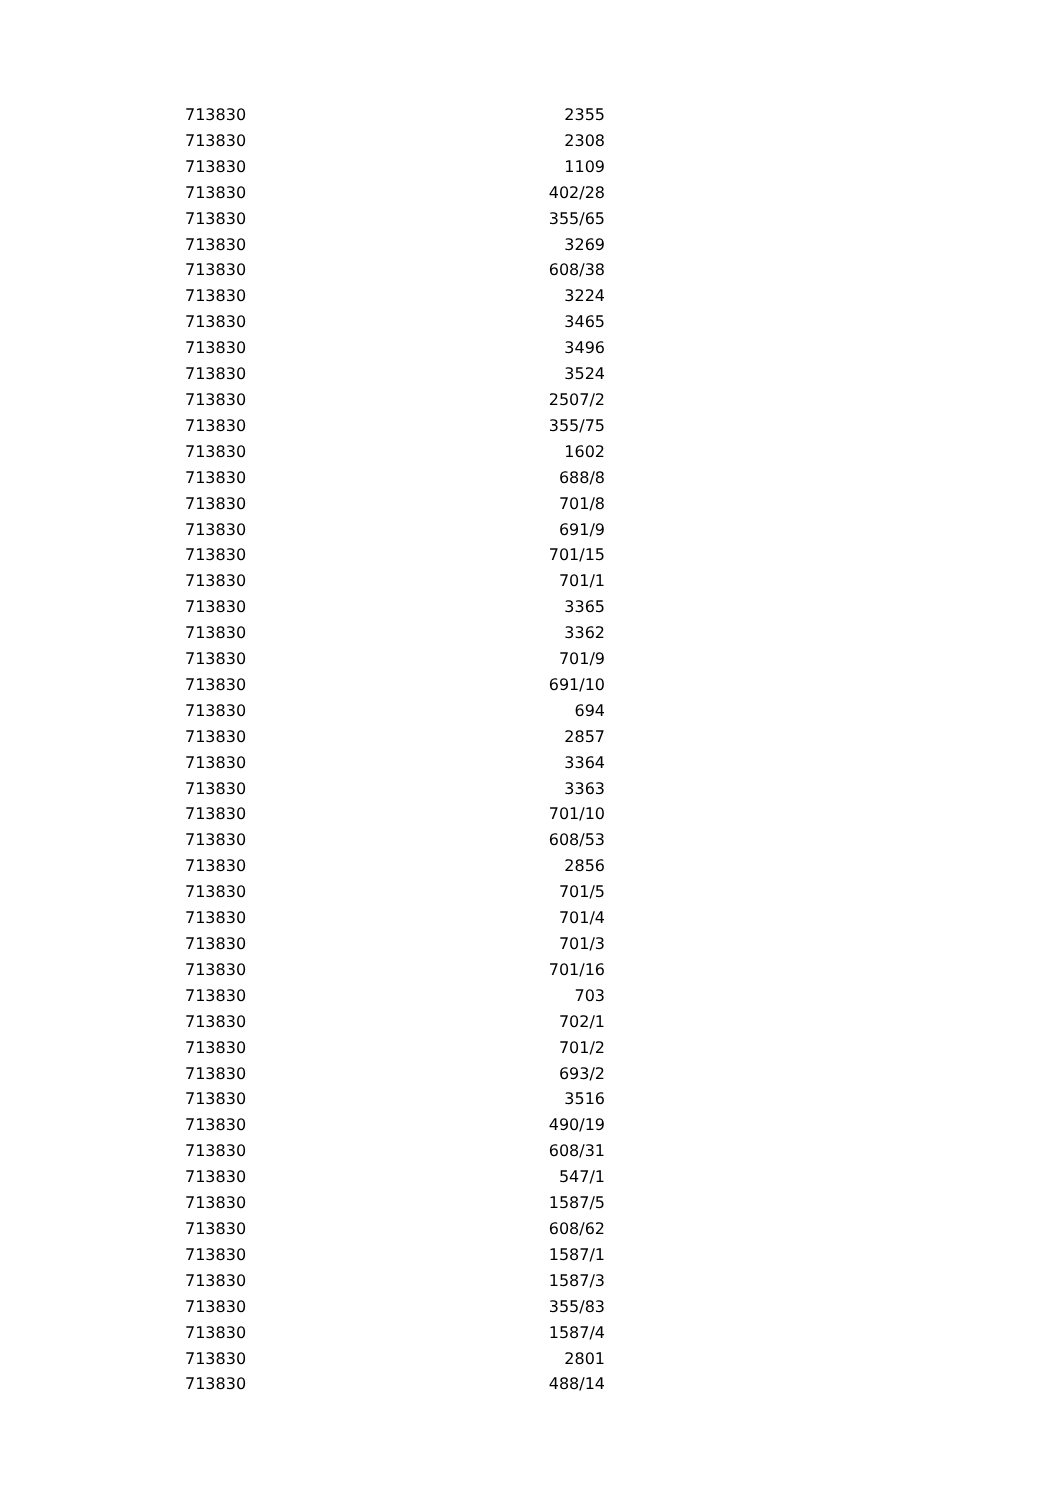| 713830 | 2355 |
| 713830 | 2308 |
| 713830 | 1109 |
| 713830 | 402/28 |
| 713830 | 355/65 |
| 713830 | 3269 |
| 713830 | 608/38 |
| 713830 | 3224 |
| 713830 | 3465 |
| 713830 | 3496 |
| 713830 | 3524 |
| 713830 | 2507/2 |
| 713830 | 355/75 |
| 713830 | 1602 |
| 713830 | 688/8 |
| 713830 | 701/8 |
| 713830 | 691/9 |
| 713830 | 701/15 |
| 713830 | 701/1 |
| 713830 | 3365 |
| 713830 | 3362 |
| 713830 | 701/9 |
| 713830 | 691/10 |
| 713830 | 694 |
| 713830 | 2857 |
| 713830 | 3364 |
| 713830 | 3363 |
| 713830 | 701/10 |
| 713830 | 608/53 |
| 713830 | 2856 |
| 713830 | 701/5 |
| 713830 | 701/4 |
| 713830 | 701/3 |
| 713830 | 701/16 |
| 713830 | 703 |
| 713830 | 702/1 |
| 713830 | 701/2 |
| 713830 | 693/2 |
| 713830 | 3516 |
| 713830 | 490/19 |
| 713830 | 608/31 |
| 713830 | 547/1 |
| 713830 | 1587/5 |
| 713830 | 608/62 |
| 713830 | 1587/1 |
| 713830 | 1587/3 |
| 713830 | 355/83 |
| 713830 | 1587/4 |
| 713830 | 2801 |
| 713830 | 488/14 |